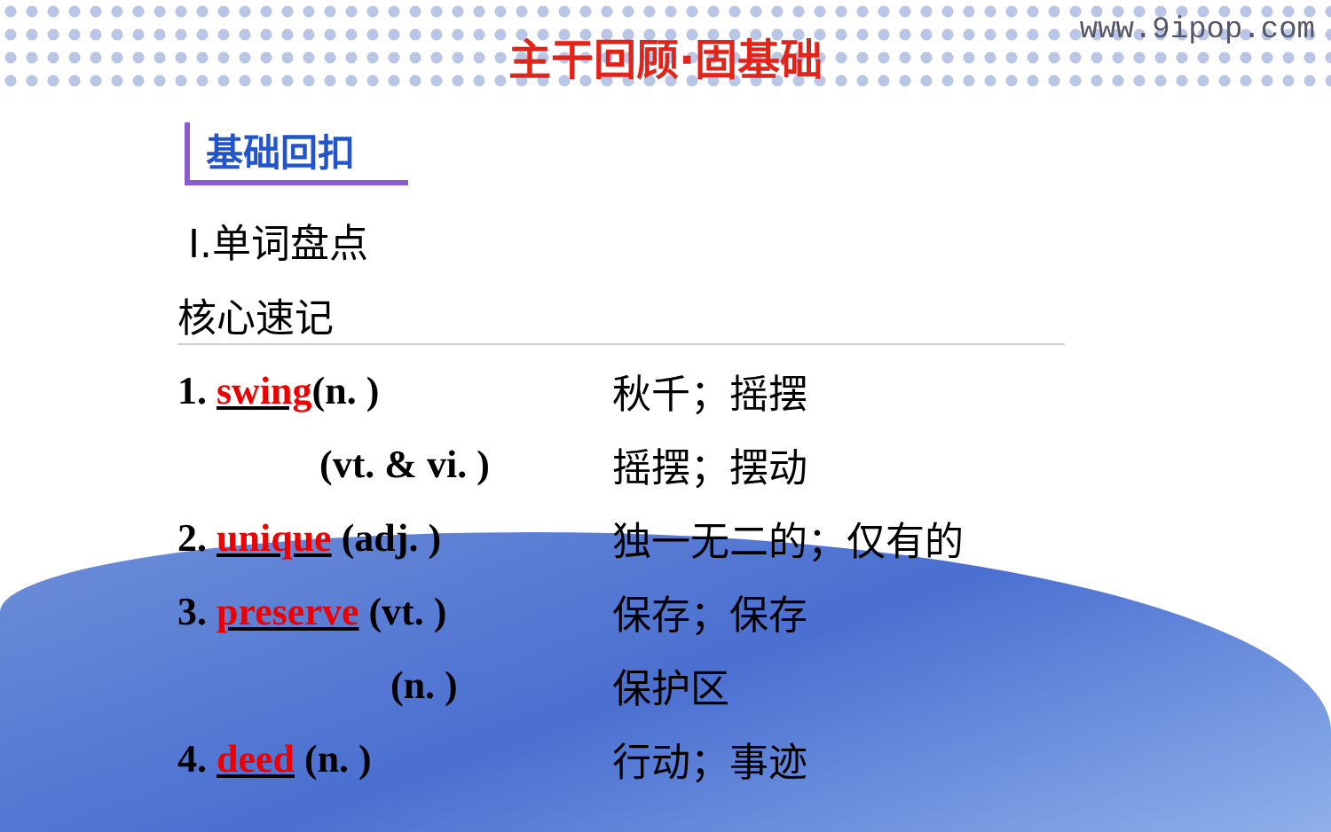www.9ipop.com
主干回顾·固基础
基础回扣
Ⅰ.单词盘点
核心速记
1. swing(n. ) 秋千；摇摆
(vt. & vi. ) 摇摆；摆动
2. unique (adj. ) 独一无二的；仅有的
3. preserve (vt. ) 保存；保存
(n. ) 保护区
4. deed (n. ) 行动；事迹